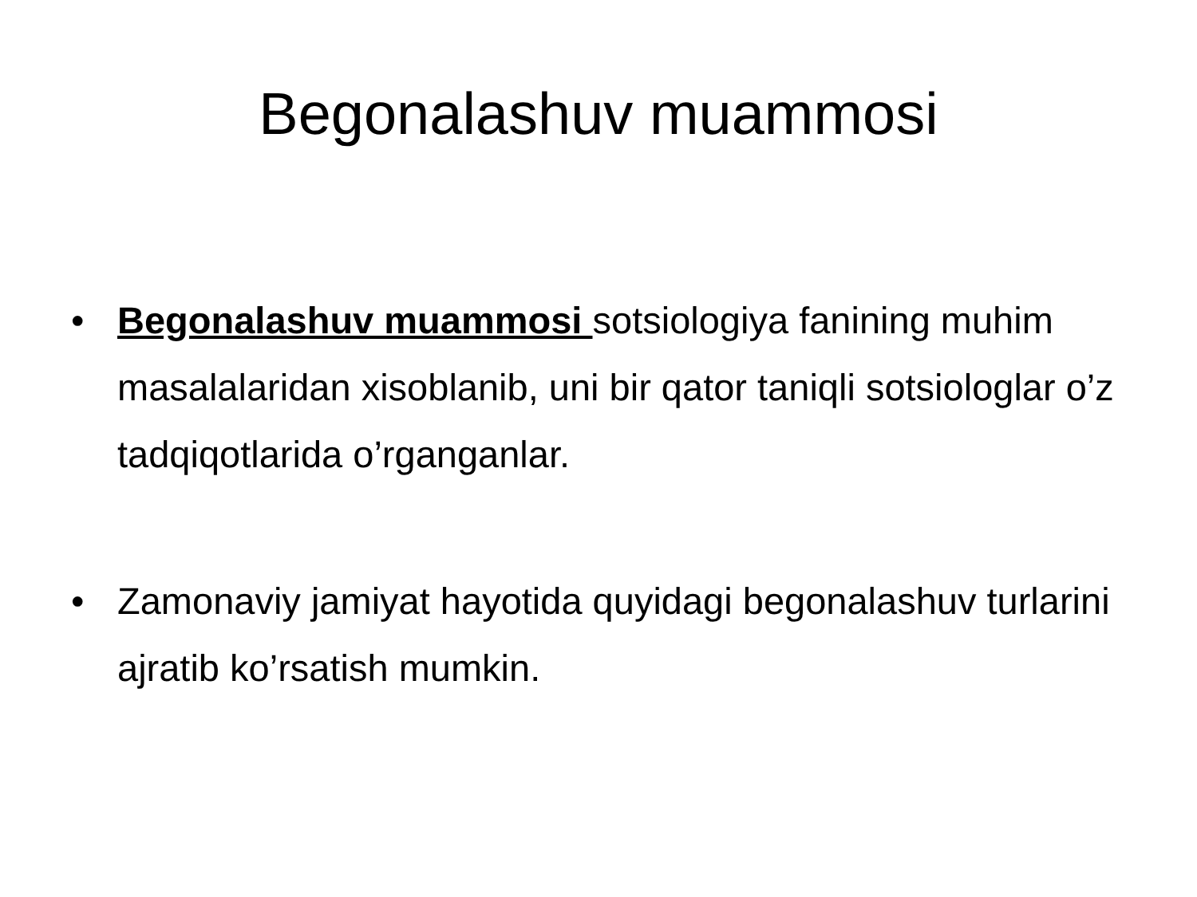Begonalashuv muammosi
• Begonalashuv muammosi sotsiologiya fanining muhim masalalaridan xisoblanib, uni bir qator taniqli sotsiologlar o’z tadqiqotlarida o’rganganlar.
• Zamonaviy jamiyat hayotida quyidagi begonalashuv turlarini ajratib ko’rsatish mumkin.